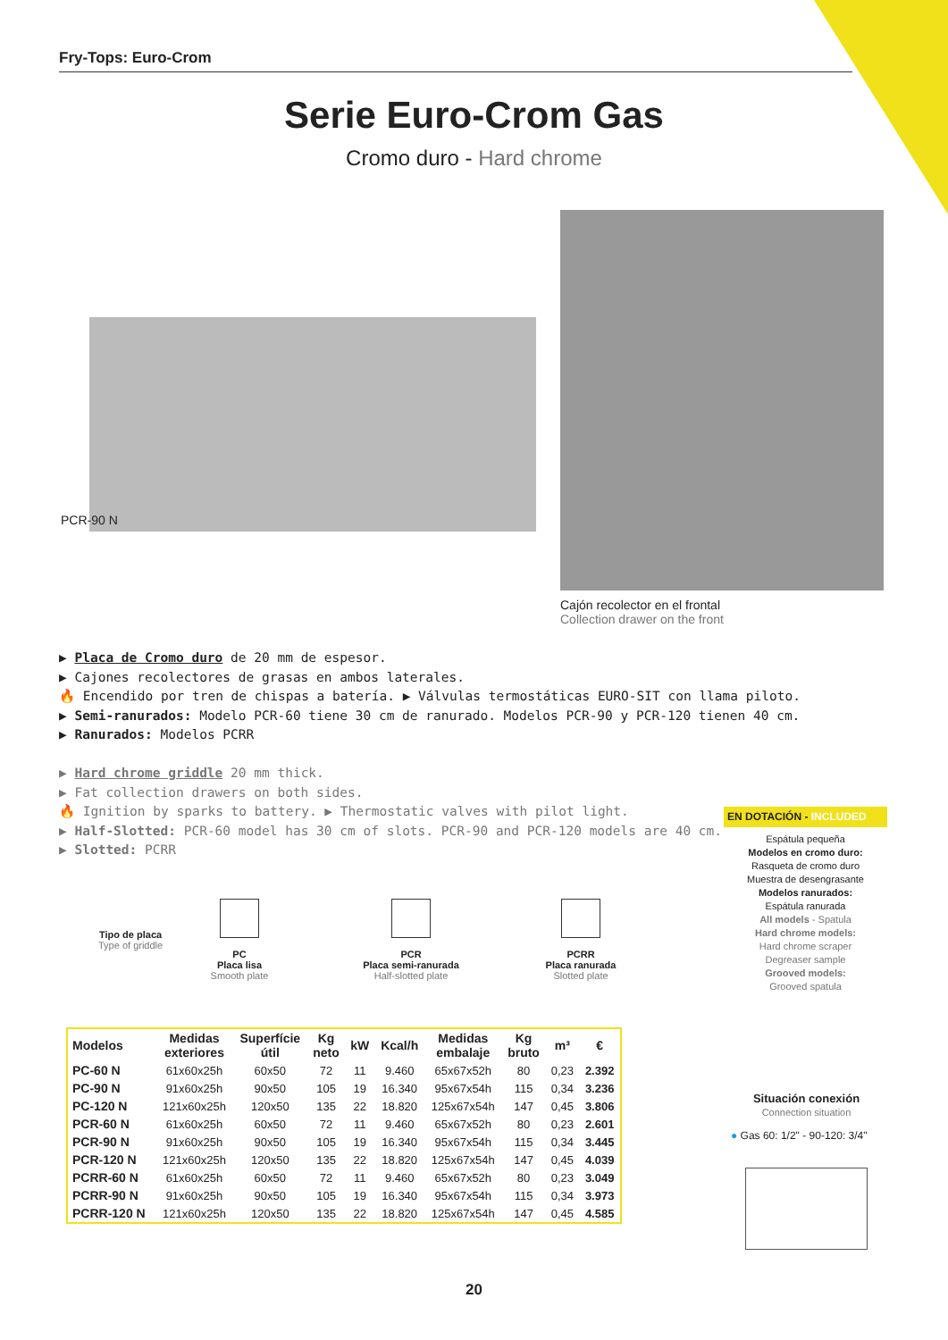Fry-Tops: Euro-Crom
Serie Euro-Crom Gas
Cromo duro - Hard chrome
PCR-90 N
Cajón recolector en el frontal
Collection drawer on the front
▶ Placa de Cromo duro de 20 mm de espesor.
▶ Cajones recolectores de grasas en ambos laterales.
🔥 Encendido por tren de chispas a batería. ▶ Válvulas termostáticas EURO-SIT con llama piloto.
▶ Semi-ranurados: Modelo PCR-60 tiene 30 cm de ranurado. Modelos PCR-90 y PCR-120 tienen 40 cm.
▶ Ranurados: Modelos PCRR
▶ Hard chrome griddle 20 mm thick.
▶ Fat collection drawers on both sides.
🔥 Ignition by sparks to battery. ▶ Thermostatic valves with pilot light.
▶ Half-Slotted: PCR-60 model has 30 cm of slots. PCR-90 and PCR-120 models are 40 cm.
▶ Slotted: PCRR
Tipo de placa
Type of griddle
PC
Placa lisa
Smooth plate
PCR
Placa semi-ranurada
Half-slotted plate
PCRR
Placa ranurada
Slotted plate
| Modelos | Medidas exteriores | Superfície útil | Kg neto | kW | Kcal/h | Medidas embalaje | Kg bruto | m³ | € |
| --- | --- | --- | --- | --- | --- | --- | --- | --- | --- |
| PC-60 N | 61x60x25h | 60x50 | 72 | 11 | 9.460 | 65x67x52h | 80 | 0,23 | 2.392 |
| PC-90 N | 91x60x25h | 90x50 | 105 | 19 | 16.340 | 95x67x54h | 115 | 0,34 | 3.236 |
| PC-120 N | 121x60x25h | 120x50 | 135 | 22 | 18.820 | 125x67x54h | 147 | 0,45 | 3.806 |
| PCR-60 N | 61x60x25h | 60x50 | 72 | 11 | 9.460 | 65x67x52h | 80 | 0,23 | 2.601 |
| PCR-90 N | 91x60x25h | 90x50 | 105 | 19 | 16.340 | 95x67x54h | 115 | 0,34 | 3.445 |
| PCR-120 N | 121x60x25h | 120x50 | 135 | 22 | 18.820 | 125x67x54h | 147 | 0,45 | 4.039 |
| PCRR-60 N | 61x60x25h | 60x50 | 72 | 11 | 9.460 | 65x67x52h | 80 | 0,23 | 3.049 |
| PCRR-90 N | 91x60x25h | 90x50 | 105 | 19 | 16.340 | 95x67x54h | 115 | 0,34 | 3.973 |
| PCRR-120 N | 121x60x25h | 120x50 | 135 | 22 | 18.820 | 125x67x54h | 147 | 0,45 | 4.585 |
EN DOTACIÓN - INCLUDED
Espátula pequeña
Modelos en cromo duro:
Rasqueta de cromo duro
Muestra de desengrasante
Modelos ranurados:
Espátula ranurada
All models - Spatula
Hard chrome models:
Hard chrome scraper
Degreaser sample
Grooved models:
Grooved spatula
Situación conexión
Connection situation
● Gas 60: 1/2" - 90-120: 3/4"
20